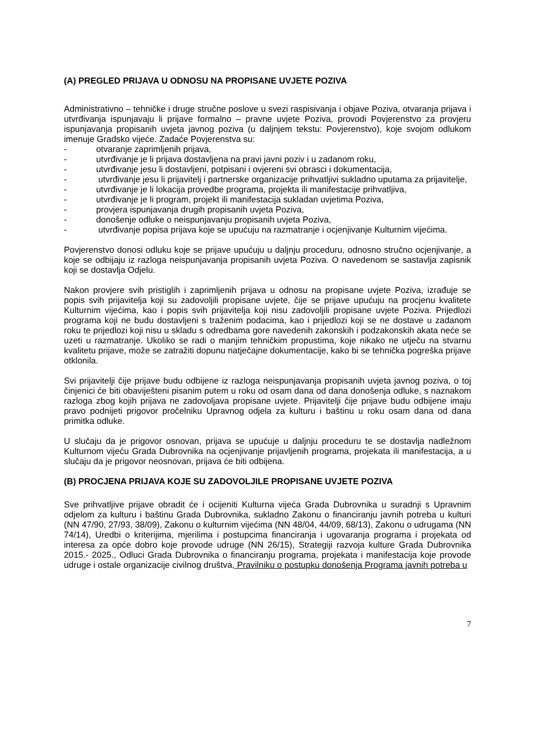(A) PREGLED PRIJAVA U ODNOSU NA PROPISANE UVJETE POZIVA
Administrativno – tehničke i druge stručne poslove u svezi raspisivanja i objave Poziva, otvaranja prijava i utvrđivanja ispunjavaju li prijave formalno – pravne uvjete Poziva, provodi Povjerenstvo za provjeru ispunjavanja propisanih uvjeta javnog poziva (u daljnjem tekstu: Povjerenstvo), koje svojom odlukom imenuje Gradsko vijeće. Zadaće Povjerenstva su:
- otvaranje zaprimljenih prijava,
- utvrđivanje je li prijava dostavljena na pravi javni poziv i u zadanom roku,
- utvrđivanje jesu li dostavljeni, potpisani i ovjereni svi obrasci i dokumentacija,
- utvrđivanje jesu li prijavitelj i partnerske organizacije prihvatljivi sukladno uputama za prijavitelje,
- utvrđivanje je li lokacija provedbe programa, projekta ili manifestacije prihvatljiva,
- utvrđivanje je li program, projekt ili manifestacija sukladan uvjetima Poziva,
- provjera ispunjavanja drugih propisanih uvjeta Poziva,
- donošenje odluke o neispunjavanju propisanih uvjeta Poziva,
- utvrđivanje popisa prijava koje se upućuju na razmatranje i ocjenjivanje Kulturnim vijećima.
Povjerenstvo donosi odluku koje se prijave upućuju u daljnju proceduru, odnosno stručno ocjenjivanje, a koje se odbijaju iz razloga neispunjavanja propisanih uvjeta Poziva. O navedenom se sastavlja zapisnik koji se dostavlja Odjelu.
Nakon provjere svih pristiglih i zaprimljenih prijava u odnosu na propisane uvjete Poziva, izrađuje se popis svih prijavitelja koji su zadovoljili propisane uvjete, čije se prijave upućuju na procjenu kvalitete Kulturnim vijećima, kao i popis svih prijavitelja koji nisu zadovoljili propisane uvjete Poziva. Prijedlozi programa koji ne budu dostavljeni s traženim podacima, kao i prijedlozi koji se ne dostave u zadanom roku te prijedlozi koji nisu u skladu s odredbama gore navedenih zakonskih i podzakonskih akata neće se uzeti u razmatranje. Ukoliko se radi o manjim tehničkim propustima, koje nikako ne utječu na stvarnu kvalitetu prijave, može se zatražiti dopunu natječajne dokumentacije, kako bi se tehnička pogreška prijave otklonila.
Svi prijavitelji čije prijave budu odbijene iz razloga neispunjavanja propisanih uvjeta javnog poziva, o toj činjenici će biti obaviješteni pisanim putem u roku od osam dana od dana donošenja odluke, s naznakom razloga zbog kojih prijava ne zadovoljava propisane uvjete. Prijavitelji čije prijave budu odbijene imaju pravo podnijeti prigovor pročelniku Upravnog odjela za kulturu i baštinu u roku osam dana od dana primitka odluke.
U slučaju da je prigovor osnovan, prijava se upućuje u daljnju proceduru te se dostavlja nadležnom Kulturnom vijeću Grada Dubrovnika na ocjenjivanje prijavljenih programa, projekata ili manifestacija, a u slučaju da je prigovor neosnovan, prijava će biti odbijena.
(B) PROCJENA PRIJAVA KOJE SU ZADOVOLJILE PROPISANE UVJETE POZIVA
Sve prihvatljive prijave obradit će i ocijeniti Kulturna vijeća Grada Dubrovnika u suradnji s Upravnim odjelom za kulturu i baštinu Grada Dubrovnika, sukladno Zakonu o financiranju javnih potreba u kulturi (NN 47/90, 27/93, 38/09), Zakonu o kulturnim vijećima (NN 48/04, 44/09, 68/13), Zakonu o udrugama (NN 74/14), Uredbi o kriterijima, mjerilima i postupcima financiranja i ugovaranja programa i projekata od interesa za opće dobro koje provode udruge (NN 26/15), Strategiji razvoja kulture Grada Dubrovnika 2015.- 2025., Odluci Grada Dubrovnika o financiranju programa, projekata i manifestacija koje provode udruge i ostale organizacije civilnog društva, Pravilniku o postupku donošenja Programa javnih potreba u
7